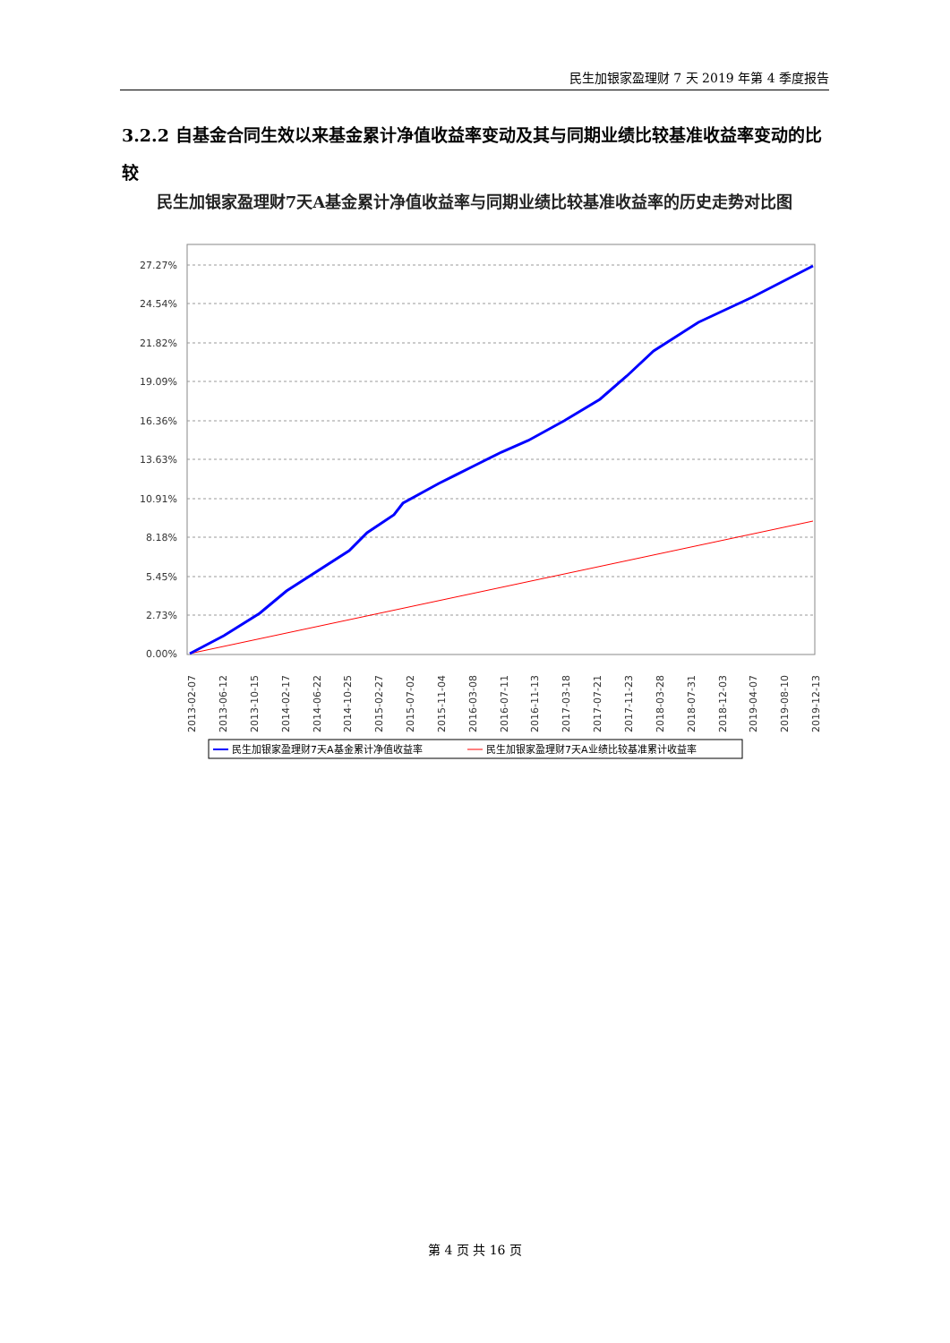民生加银家盈理财 7 天 2019 年第 4 季度报告
3.2.2 自基金合同生效以来基金累计净值收益率变动及其与同期业绩比较基准收益率变动的比较
民生加银家盈理财7天A基金累计净值收益率与同期业绩比较基准收益率的历史走势对比图
27.27%
24.54%
21.82%
19.09%
16.36%
13.63%
10.91%
8.18%
5.45%
2.73%
0.00%
2013-02-07
2013-06-12
2013-10-15
2014-02-17
2014-06-22
2014-10-25
2015-02-27
2015-07-02
2015-11-04
2016-03-08
2016-07-11
2016-11-13
2017-03-18
2017-07-21
2017-11-23
2018-03-28
2018-07-31
2018-12-03
2019-04-07
2019-08-10
2019-12-13
民生加银家盈理财7天A基金累计净值收益率
民生加银家盈理财7天A业绩比较基准累计收益率
第 4 页 共 16 页